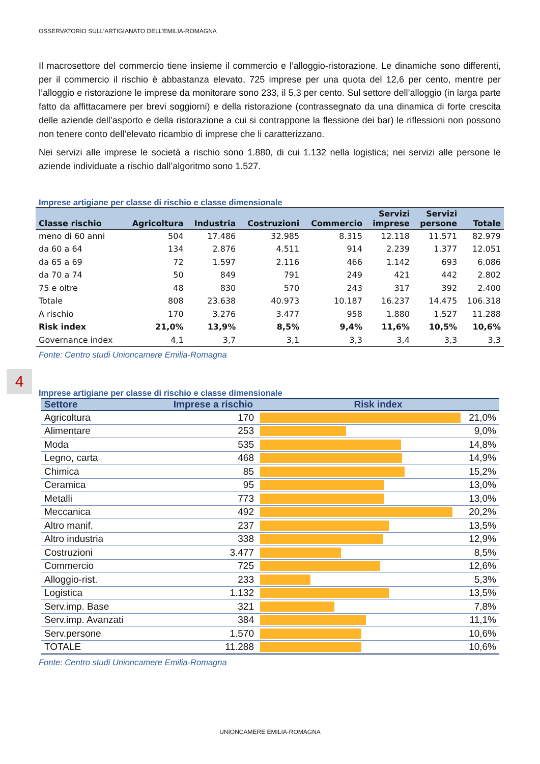OSSERVATORIO SULL’ARTIGIANATO DELL’EMILIA-ROMAGNA
4
Il macrosettore del commercio tiene insieme il commercio e l’alloggio-ristorazione. Le dinamiche sono differenti, per il commercio il rischio è abbastanza elevato, 725 imprese per una quota del 12,6 per cento, mentre per l’alloggio e ristorazione le imprese da monitorare sono 233, il 5,3 per cento. Sul settore dell’alloggio (in larga parte fatto da affittacamere per brevi soggiorni) e della ristorazione (contrassegnato da una dinamica di forte crescita delle aziende dell’asporto e della ristorazione a cui si contrappone la flessione dei bar) le riflessioni non possono non tenere conto dell’elevato ricambio di imprese che li caratterizzano.
Nei servizi alle imprese le società a rischio sono 1.880, di cui 1.132 nella logistica; nei servizi alle persone le aziende individuate a rischio dall’algoritmo sono 1.527.
Imprese artigiane per classe di rischio e classe dimensionale
| Classe rischio | Agricoltura | Industria | Costruzioni | Commercio | Servizi imprese | Servizi persone | Totale |
| --- | --- | --- | --- | --- | --- | --- | --- |
| meno di 60 anni | 504 | 17.486 | 32.985 | 8.315 | 12.118 | 11.571 | 82.979 |
| da 60 a 64 | 134 | 2.876 | 4.511 | 914 | 2.239 | 1.377 | 12.051 |
| da 65 a 69 | 72 | 1.597 | 2.116 | 466 | 1.142 | 693 | 6.086 |
| da 70 a 74 | 50 | 849 | 791 | 249 | 421 | 442 | 2.802 |
| 75 e oltre | 48 | 830 | 570 | 243 | 317 | 392 | 2.400 |
| Totale | 808 | 23.638 | 40.973 | 10.187 | 16.237 | 14.475 | 106.318 |
| A rischio | 170 | 3.276 | 3.477 | 958 | 1.880 | 1.527 | 11.288 |
| Risk index | 21,0% | 13,9% | 8,5% | 9,4% | 11,6% | 10,5% | 10,6% |
| Governance index | 4,1 | 3,7 | 3,1 | 3,3 | 3,4 | 3,3 | 3,3 |
Fonte: Centro studi Unioncamere Emilia-Romagna
Imprese artigiane per classe di rischio e classe dimensionale
| Settore | Imprese a rischio | Risk index | |
| --- | --- | --- | --- |
| Agricoltura | 170 | | 21,0% |
| Alimentare | 253 | | 9,0% |
| Moda | 535 | | 14,8% |
| Legno, carta | 468 | | 14,9% |
| Chimica | 85 | | 15,2% |
| Ceramica | 95 | | 13,0% |
| Metalli | 773 | | 13,0% |
| Meccanica | 492 | | 20,2% |
| Altro manif. | 237 | | 13,5% |
| Altro industria | 338 | | 12,9% |
| Costruzioni | 3.477 | | 8,5% |
| Commercio | 725 | | 12,6% |
| Alloggio-rist. | 233 | | 5,3% |
| Logistica | 1.132 | | 13,5% |
| Serv.imp. Base | 321 | | 7,8% |
| Serv.imp. Avanzati | 384 | | 11,1% |
| Serv.persone | 1.570 | | 10,6% |
| TOTALE | 11.288 | | 10,6% |
Fonte: Centro studi Unioncamere Emilia-Romagna
UNIONCAMERE EMILIA-ROMAGNA